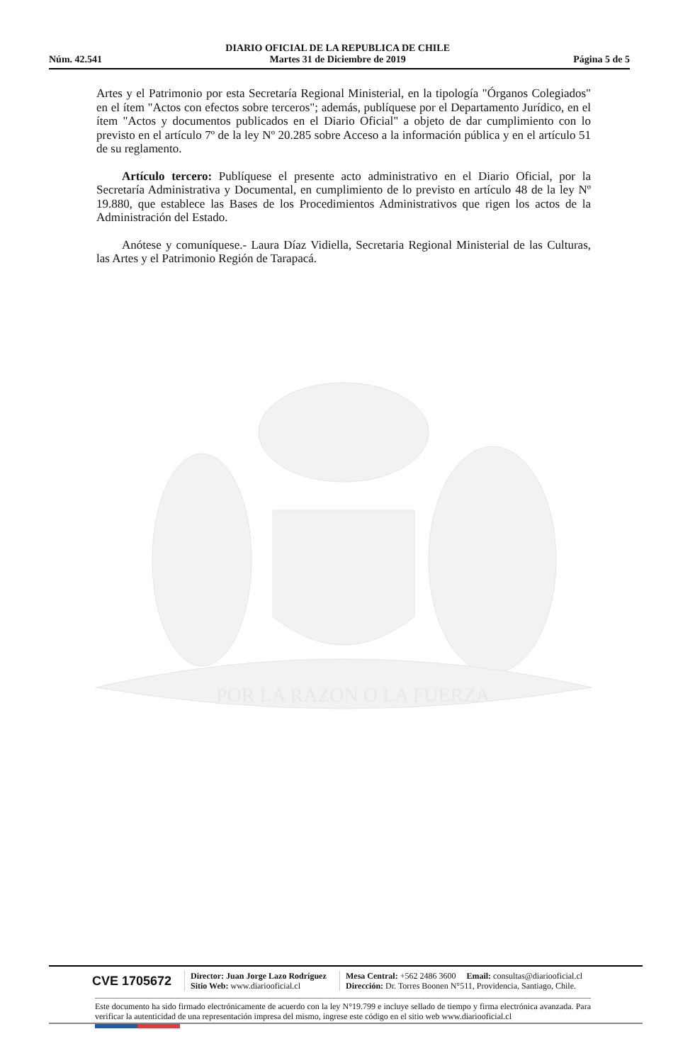Núm. 42.541 DIARIO OFICIAL DE LA REPUBLICA DE CHILE
Martes 31 de Diciembre de 2019 Página 5 de 5
POR LA RAZON O LA FUERZA
Artes y el Patrimonio por esta Secretaría Regional Ministerial, en la tipología "Órganos Colegiados" en el ítem "Actos con efectos sobre terceros"; además, publíquese por el Departamento Jurídico, en el ítem "Actos y documentos publicados en el Diario Oficial" a objeto de dar cumplimiento con lo previsto en el artículo 7º de la ley Nº 20.285 sobre Acceso a la información pública y en el artículo 51 de su reglamento.
Artículo tercero: Publíquese el presente acto administrativo en el Diario Oficial, por la Secretaría Administrativa y Documental, en cumplimiento de lo previsto en artículo 48 de la ley Nº 19.880, que establece las Bases de los Procedimientos Administrativos que rigen los actos de la Administración del Estado.
Anótese y comuníquese.- Laura Díaz Vidiella, Secretaria Regional Ministerial de las Culturas, las Artes y el Patrimonio Región de Tarapacá.
CVE 1705672
Director: Juan Jorge Lazo Rodríguez
Sitio Web: www.diariooficial.cl
Mesa Central: +562 2486 3600 Email: consultas@diariooficial.cl
Dirección: Dr. Torres Boonen N°511, Providencia, Santiago, Chile.
Este documento ha sido firmado electrónicamente de acuerdo con la ley N°19.799 e incluye sellado de tiempo y firma electrónica avanzada. Para verificar la autenticidad de una representación impresa del mismo, ingrese este código en el sitio web www.diariooficial.cl